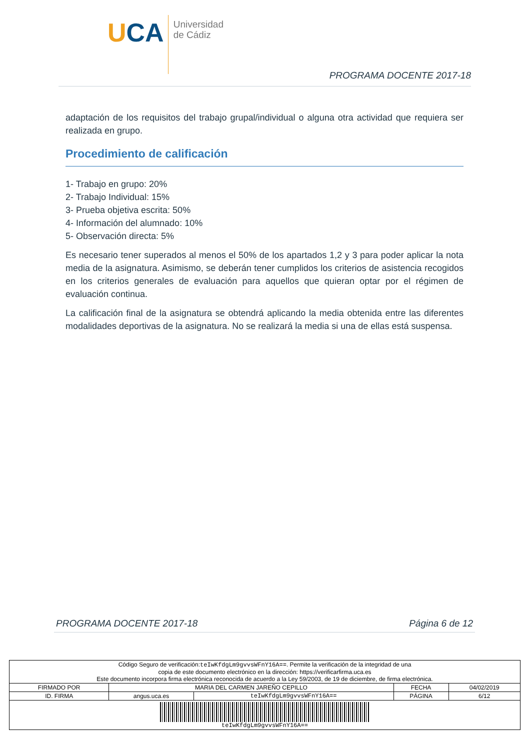UCA
Universidad
de Cádiz
PROGRAMA DOCENTE 2017-18
adaptación de los requisitos del trabajo grupal/individual o alguna otra actividad que requiera ser realizada en grupo.
Procedimiento de calificación
1- Trabajo en grupo: 20%
2- Trabajo Individual: 15%
3- Prueba objetiva escrita: 50%
4- Información del alumnado: 10%
5- Observación directa: 5%
Es necesario tener superados al menos el 50% de los apartados 1,2 y 3 para poder aplicar la nota media de la asignatura. Asimismo, se deberán tener cumplidos los criterios de asistencia recogidos en los criterios generales de evaluación para aquellos que quieran optar por el régimen de evaluación continua.
La calificación final de la asignatura se obtendrá aplicando la media obtenida entre las diferentes modalidades deportivas de la asignatura. No se realizará la media si una de ellas está suspensa.
PROGRAMA DOCENTE 2017-18 Página 6 de 12
| Código Seguro de verificación: teIwKfdgLm9gvvsWFnY16A== . Permite la verificación de la integridad de una copia de este documento electrónico en la dirección: https://verificarfirma.uca.es Este documento incorpora firma electrónica reconocida de acuerdo a la Ley 59/2003, de 19 de diciembre, de firma electrónica. | | | | |
| FIRMADO POR | MARIA DEL CARMEN JAREÑO CEPILLO | | FECHA | 04/02/2019 |
| ID. FIRMA | angus.uca.es | teIwKfdgLm9gvvsWFnY16A== | PÁGINA | 6/12 |
| teIwKfdgLm9gvvsWFnY16A== | | | | |